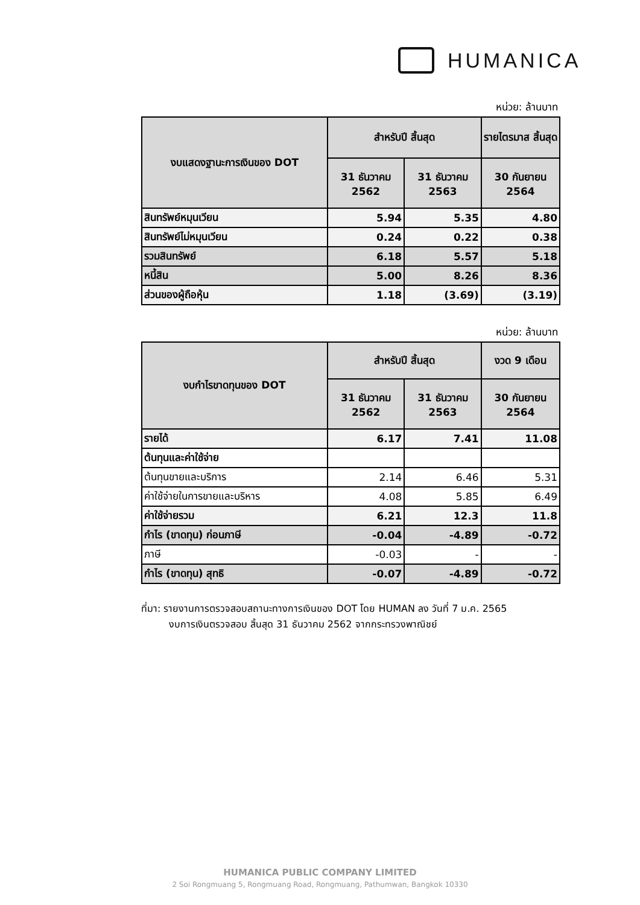HUMANICA
หน่วย: ล้านบาท
| งบแสดงฐานะการเงินของ DOT | สำหรับปี สิ้นสุด | | รายไตรมาส สิ้นสุด |
| --- | --- | --- | --- |
| | 31 ธันวาคม 2562 | 31 ธันวาคม 2563 | 30 กันยายน 2564 |
| สินทรัพย์หมุนเวียน | 5.94 | 5.35 | 4.80 |
| สินทรัพย์ไม่หมุนเวียน | 0.24 | 0.22 | 0.38 |
| รวมสินทรัพย์ | 6.18 | 5.57 | 5.18 |
| หนี้สิน | 5.00 | 8.26 | 8.36 |
| ส่วนของผู้ถือหุ้น | 1.18 | (3.69) | (3.19) |
หน่วย: ล้านบาท
| งบกำไรขาดทุนของ DOT | สำหรับปี สิ้นสุด | | งวด 9 เดือน |
| --- | --- | --- | --- |
| | 31 ธันวาคม 2562 | 31 ธันวาคม 2563 | 30 กันยายน 2564 |
| รายได้ | 6.17 | 7.41 | 11.08 |
| ต้นทุนและค่าใช้จ่าย | | | |
| ต้นทุนขายและบริการ | 2.14 | 6.46 | 5.31 |
| ค่าใช้จ่ายในการขายและบริหาร | 4.08 | 5.85 | 6.49 |
| ค่าใช้จ่ายรวม | 6.21 | 12.3 | 11.8 |
| กำไร (ขาดทุน) ก่อนภาษี | -0.04 | -4.89 | -0.72 |
| ภาษี | -0.03 | - | - |
| กำไร (ขาดทุน) สุทธิ | -0.07 | -4.89 | -0.72 |
ที่มา: รายงานการตรวจสอบสถานะทางการเงินของ DOT โดย HUMAN ลง วันที่ 7 ม.ค. 2565
งบการเงินตรวจสอบ สิ้นสุด 31 ธันวาคม 2562 จากกระทรวงพาณิชย์
HUMANICA PUBLIC COMPANY LIMITED
2 Soi Rongmuang 5, Rongmuang Road, Rongmuang, Pathumwan, Bangkok 10330